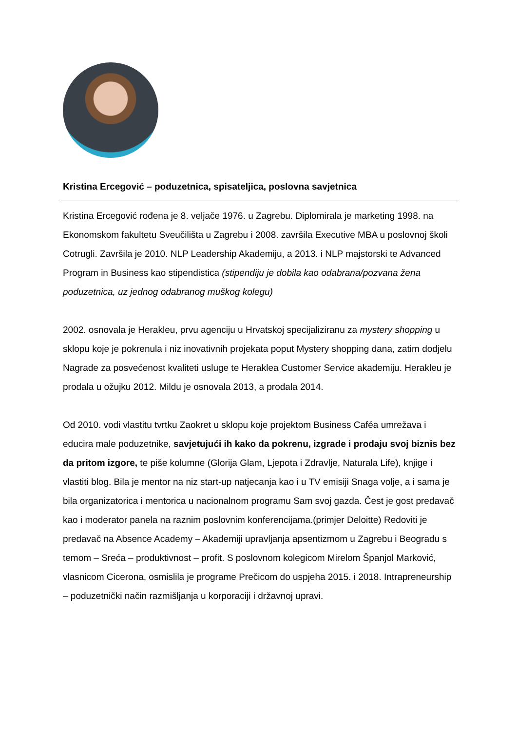Kristina Ercegović – poduzetnica, spisateljica, poslovna savjetnica
Kristina Ercegović rođena je 8. veljače 1976. u Zagrebu. Diplomirala je marketing 1998. na Ekonomskom fakultetu Sveučilišta u Zagrebu i 2008. završila Executive MBA u poslovnoj školi Cotrugli. Završila je 2010. NLP Leadership Akademiju, a 2013. i NLP majstorski te Advanced Program in Business kao stipendistica (stipendiju je dobila kao odabrana/pozvana žena poduzetnica, uz jednog odabranog muškog kolegu)
2002. osnovala je Herakleu, prvu agenciju u Hrvatskoj specijaliziranu za mystery shopping u sklopu koje je pokrenula i niz inovativnih projekata poput Mystery shopping dana, zatim dodjelu Nagrade za posvećenost kvaliteti usluge te Heraklea Customer Service akademiju. Herakleu je prodala u ožujku 2012. Mildu je osnovala 2013, a prodala 2014.
Od 2010. vodi vlastitu tvrtku Zaokret u sklopu koje projektom Business Caféa umrežava i educira male poduzetnike, savjetujući ih kako da pokrenu, izgrade i prodaju svoj biznis bez da pritom izgore, te piše kolumne (Glorija Glam, Ljepota i Zdravlje, Naturala Life), knjige i vlastiti blog. Bila je mentor na niz start-up natjecanja kao i u TV emisiji Snaga volje, a i sama je bila organizatorica i mentorica u nacionalnom programu Sam svoj gazda. Čest je gost predavač kao i moderator panela na raznim poslovnim konferencijama.(primjer Deloitte) Redoviti je predavač na Absence Academy – Akademiji upravljanja apsentizmom u Zagrebu i Beogradu s temom – Sreća – produktivnost – profit. S poslovnom kolegicom Mirelom Španjol Marković, vlasnicom Cicerona, osmislila je programe Prečicom do uspjeha 2015. i 2018. Intrapreneurship – poduzetnički način razmišljanja u korporaciji i državnoj upravi.